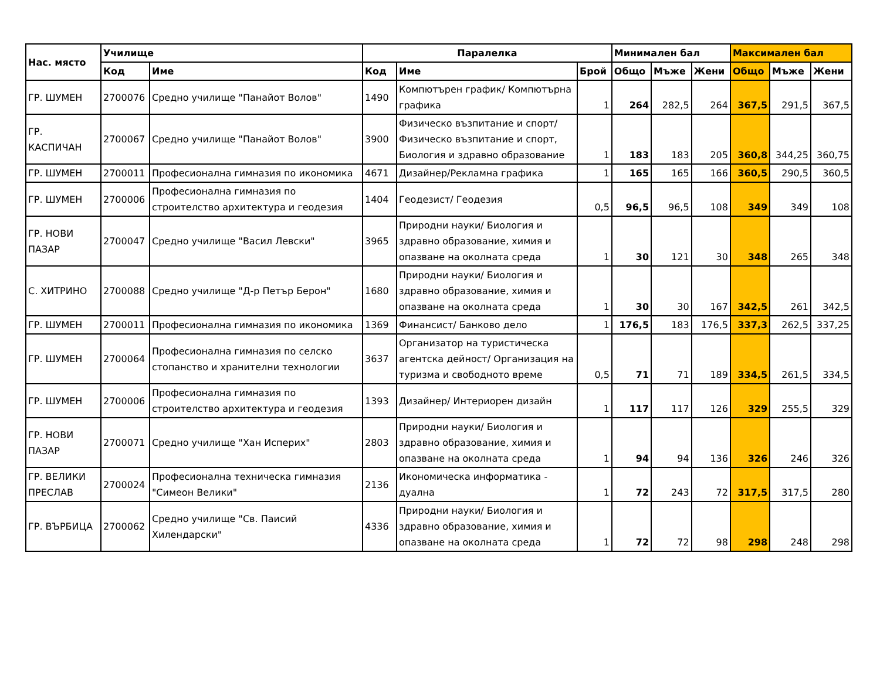| Нас. място | Училище | | Паралелка | | | Минимален бал | | | Максимален бал | | |
| --- | --- | --- | --- | --- | --- | --- | --- | --- | --- | --- | --- |
| | Код | Име | Код | Име | Брой | Общо | Мъже | Жени | Общо | Мъже | Жени |
| ГР. ШУМЕН | 2700076 | Средно училище "Панайот Волов" | 1490 | Компютърен график/ Компютърна графика | 1 | 264 | 282,5 | 264 | 367,5 | 291,5 | 367,5 |
| ГР. КАСПИЧАН | 2700067 | Средно училище "Панайот Волов" | 3900 | Физическо възпитание и спорт/ Физическо възпитание и спорт, Биология и здравно образование | 1 | 183 | 183 | 205 | 360,8 | 344,25 | 360,75 |
| ГР. ШУМЕН | 2700011 | Професионална гимназия по икономика | 4671 | Дизайнер/Рекламна графика | 1 | 165 | 165 | 166 | 360,5 | 290,5 | 360,5 |
| ГР. ШУМЕН | 2700006 | Професионална гимназия по строителство архитектура и геодезия | 1404 | Геодезист/ Геодезия | 0,5 | 96,5 | 96,5 | 108 | 349 | 349 | 108 |
| ГР. НОВИ ПАЗАР | 2700047 | Средно училище "Васил Левски" | 3965 | Природни науки/ Биология и здравно образование, химия и опазване на околната среда | 1 | 30 | 121 | 30 | 348 | 265 | 348 |
| С. ХИТРИНО | 2700088 | Средно училище "Д-р Петър Берон" | 1680 | Природни науки/ Биология и здравно образование, химия и опазване на околната среда | 1 | 30 | 30 | 167 | 342,5 | 261 | 342,5 |
| ГР. ШУМЕН | 2700011 | Професионална гимназия по икономика | 1369 | Финансист/ Банково дело | 1 | 176,5 | 183 | 176,5 | 337,3 | 262,5 | 337,25 |
| ГР. ШУМЕН | 2700064 | Професионална гимназия по селско стопанство и хранителни технологии | 3637 | Организатор на туристическа агентска дейност/ Организация на туризма и свободното време | 0,5 | 71 | 71 | 189 | 334,5 | 261,5 | 334,5 |
| ГР. ШУМЕН | 2700006 | Професионална гимназия по строителство архитектура и геодезия | 1393 | Дизайнер/ Интериорен дизайн | 1 | 117 | 117 | 126 | 329 | 255,5 | 329 |
| ГР. НОВИ ПАЗАР | 2700071 | Средно училище "Хан Исперих" | 2803 | Природни науки/ Биология и здравно образование, химия и опазване на околната среда | 1 | 94 | 94 | 136 | 326 | 246 | 326 |
| ГР. ВЕЛИКИ ПРЕСЛАВ | 2700024 | Професионална техническа гимназия "Симеон Велики" | 2136 | Икономическа информатика - дуална | 1 | 72 | 243 | 72 | 317,5 | 317,5 | 280 |
| ГР. ВЪРБИЦА | 2700062 | Средно училище "Св. Паисий Хилендарски" | 4336 | Природни науки/ Биология и здравно образование, химия и опазване на околната среда | 1 | 72 | 72 | 98 | 298 | 248 | 298 |